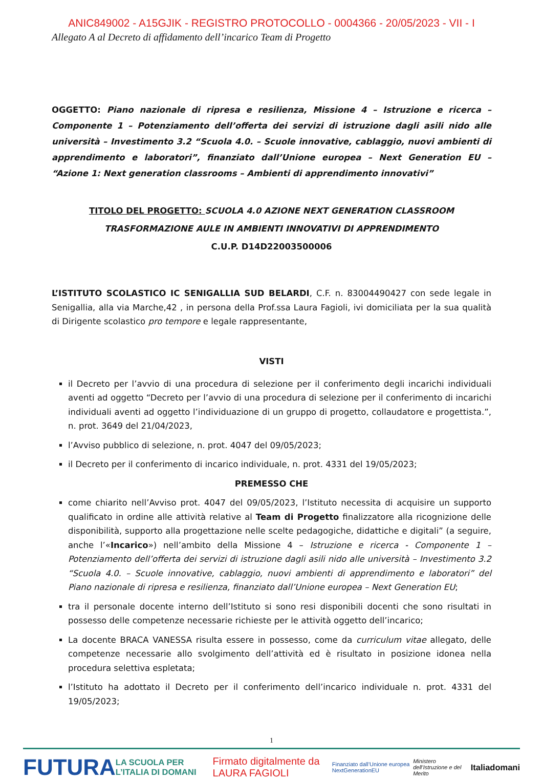ANIC849002 - A15GJIK - REGISTRO PROTOCOLLO - 0004366 - 20/05/2023 - VII - I
Allegato A al Decreto di affidamento dell’incarico Team di Progetto
OGGETTO: Piano nazionale di ripresa e resilienza, Missione 4 – Istruzione e ricerca – Componente 1 – Potenziamento dell’offerta dei servizi di istruzione dagli asili nido alle università – Investimento 3.2 “Scuola 4.0. – Scuole innovative, cablaggio, nuovi ambienti di apprendimento e laboratori”, finanziato dall’Unione europea – Next Generation EU – “Azione 1: Next generation classrooms – Ambienti di apprendimento innovativi”
TITOLO DEL PROGETTO: SCUOLA 4.0 AZIONE NEXT GENERATION CLASSROOM
TRASFORMAZIONE AULE IN AMBIENTI INNOVATIVI DI APPRENDIMENTO
C.U.P. D14D22003500006
L’ISTITUTO SCOLASTICO IC SENIGALLIA SUD BELARDI, C.F. n. 83004490427 con sede legale in Senigallia, alla via Marche,42 , in persona della Prof.ssa Laura Fagioli, ivi domiciliata per la sua qualità di Dirigente scolastico pro tempore e legale rappresentante,
VISTI
il Decreto per l’avvio di una procedura di selezione per il conferimento degli incarichi individuali aventi ad oggetto “Decreto per l’avvio di una procedura di selezione per il conferimento di incarichi individuali aventi ad oggetto l’individuazione di un gruppo di progetto, collaudatore e progettista.”, n. prot. 3649 del 21/04/2023,
l’Avviso pubblico di selezione, n. prot. 4047 del 09/05/2023;
il Decreto per il conferimento di incarico individuale, n. prot. 4331 del 19/05/2023;
PREMESSO CHE
come chiarito nell’Avviso prot. 4047 del 09/05/2023, l’Istituto necessita di acquisire un supporto qualificato in ordine alle attività relative al Team di Progetto finalizzatore alla ricognizione delle disponibilità, supporto alla progettazione nelle scelte pedagogiche, didattiche e digitali” (a seguire, anche l’«Incarico») nell’ambito della Missione 4 – Istruzione e ricerca - Componente 1 – Potenziamento dell’offerta dei servizi di istruzione dagli asili nido alle università – Investimento 3.2 “Scuola 4.0. – Scuole innovative, cablaggio, nuovi ambienti di apprendimento e laboratori” del Piano nazionale di ripresa e resilienza, finanziato dall’Unione europea – Next Generation EU;
tra il personale docente interno dell’Istituto si sono resi disponibili docenti che sono risultati in possesso delle competenze necessarie richieste per le attività oggetto dell’incarico;
La docente BRACA VANESSA risulta essere in possesso, come da curriculum vitae allegato, delle competenze necessarie allo svolgimento dell’attività ed è risultato in posizione idonea nella procedura selettiva espletata;
l’Istituto ha adottato il Decreto per il conferimento dell’incarico individuale n. prot. 4331 del 19/05/2023;
1
FUTURA LA SCUOLA PER L’ITALIA DI DOMANI Firmato digitalmente da LAURA FAGIOLI Finanziato dall’Unione europea NextGenerationEU Ministero dell’Istruzione e del Merito Italiadomani